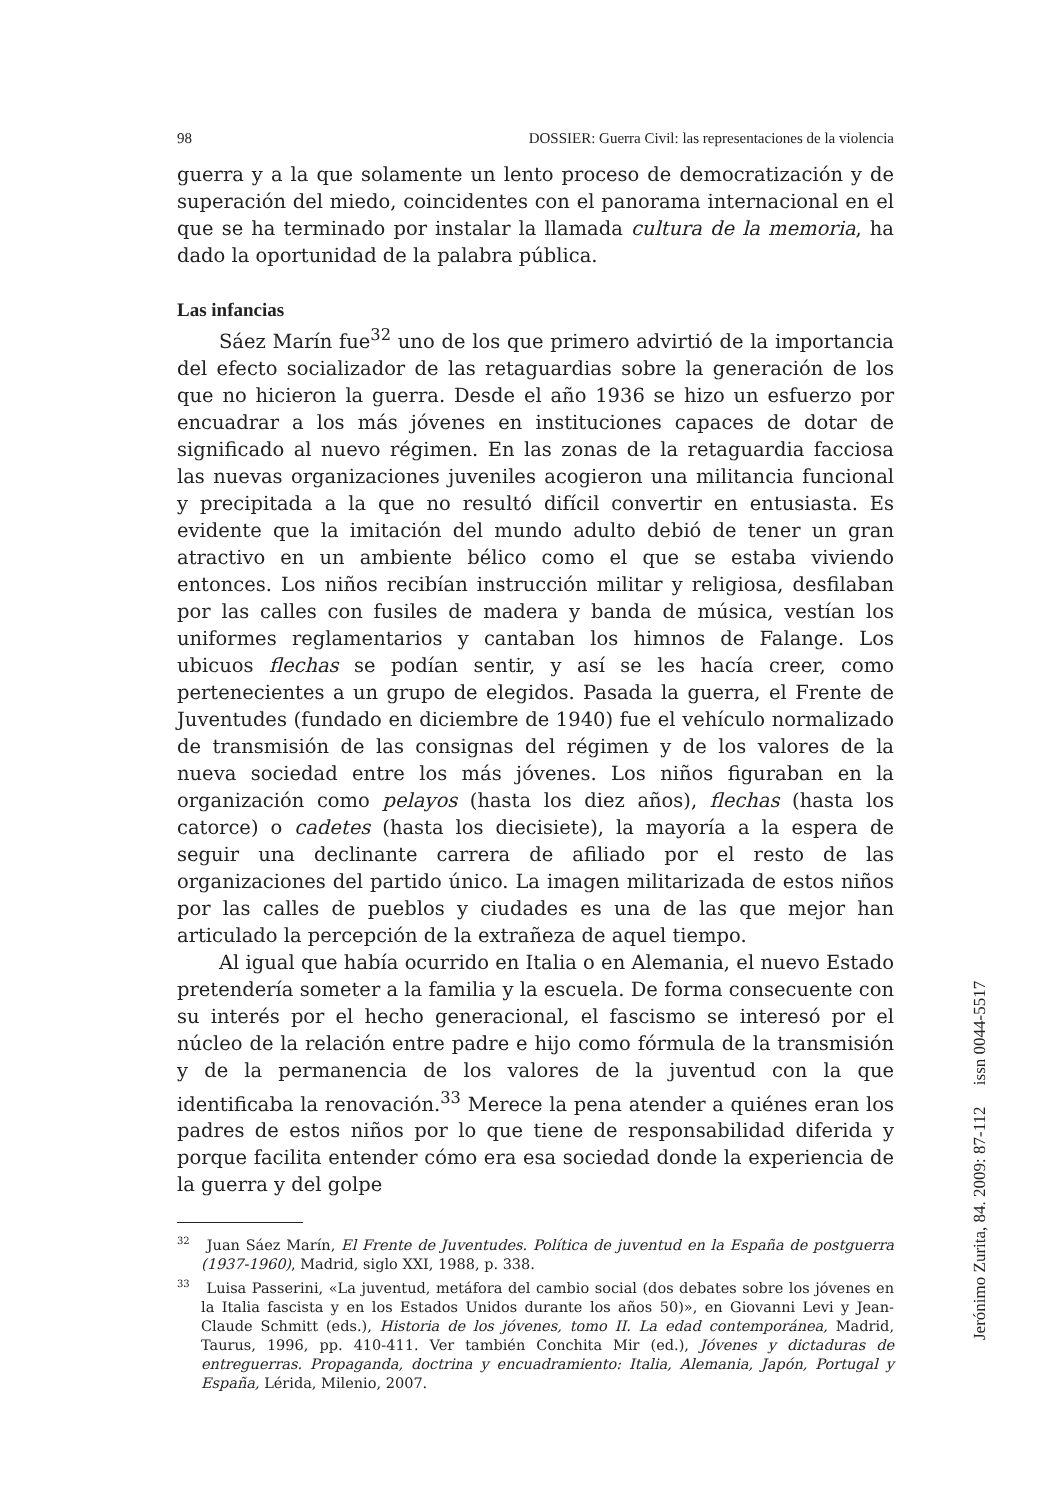98 DOSSIER: Guerra Civil: las representaciones de la violencia
guerra y a la que solamente un lento proceso de democratización y de superación del miedo, coincidentes con el panorama internacional en el que se ha terminado por instalar la llamada cultura de la memoria, ha dado la oportunidad de la palabra pública.
Las infancias
Sáez Marín fue<sup>32</sup> uno de los que primero advirtió de la importancia del efecto socializador de las retaguardias sobre la generación de los que no hicieron la guerra. Desde el año 1936 se hizo un esfuerzo por encuadrar a los más jóvenes en instituciones capaces de dotar de significado al nuevo régimen. En las zonas de la retaguardia facciosa las nuevas organizaciones juveniles acogieron una militancia funcional y precipitada a la que no resultó difícil convertir en entusiasta. Es evidente que la imitación del mundo adulto debió de tener un gran atractivo en un ambiente bélico como el que se estaba viviendo entonces. Los niños recibían instrucción militar y religiosa, desfilaban por las calles con fusiles de madera y banda de música, vestían los uniformes reglamentarios y cantaban los himnos de Falange. Los ubicuos flechas se podían sentir, y así se les hacía creer, como pertenecientes a un grupo de elegidos. Pasada la guerra, el Frente de Juventudes (fundado en diciembre de 1940) fue el vehículo normalizado de transmisión de las consignas del régimen y de los valores de la nueva sociedad entre los más jóvenes. Los niños figuraban en la organización como pelayos (hasta los diez años), flechas (hasta los catorce) o cadetes (hasta los diecisiete), la mayoría a la espera de seguir una declinante carrera de afiliado por el resto de las organizaciones del partido único. La imagen militarizada de estos niños por las calles de pueblos y ciudades es una de las que mejor han articulado la percepción de la extrañeza de aquel tiempo.
Al igual que había ocurrido en Italia o en Alemania, el nuevo Estado pretendería someter a la familia y la escuela. De forma consecuente con su interés por el hecho generacional, el fascismo se interesó por el núcleo de la relación entre padre e hijo como fórmula de la transmisión y de la permanencia de los valores de la juventud con la que identificaba la renovación.<sup>33</sup> Merece la pena atender a quiénes eran los padres de estos niños por lo que tiene de responsabilidad diferida y porque facilita entender cómo era esa sociedad donde la experiencia de la guerra y del golpe
<sup>32</sup> Juan Sáez Marín, El Frente de Juventudes. Política de juventud en la España de postguerra (1937-1960), Madrid, siglo XXI, 1988, p. 338.
<sup>33</sup> Luisa Passerini, «La juventud, metáfora del cambio social (dos debates sobre los jóvenes en la Italia fascista y en los Estados Unidos durante los años 50)», en Giovanni Levi y Jean-Claude Schmitt (eds.), Historia de los jóvenes, tomo II. La edad contemporánea, Madrid, Taurus, 1996, pp. 410-411. Ver también Conchita Mir (ed.), Jóvenes y dictaduras de entreguerras. Propaganda, doctrina y encuadramiento: Italia, Alemania, Japón, Portugal y España, Lérida, Milenio, 2007.
Jerónimo Zurita, 84. 2009: 87-112 issn 0044-5517